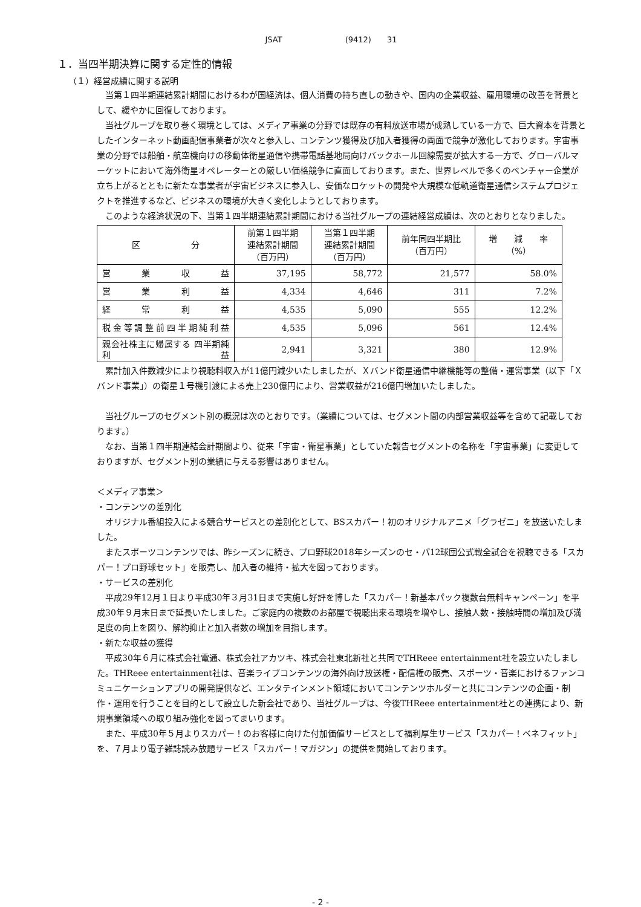JSAT　　　　　　　　(9412)　　31
１．当四半期決算に関する定性的情報
（１）経営成績に関する説明
当第１四半期連結累計期間におけるわが国経済は、個人消費の持ち直しの動きや、国内の企業収益、雇用環境の改善を背景として、緩やかに回復しております。
当社グループを取り巻く環境としては、メディア事業の分野では既存の有料放送市場が成熟している一方で、巨大資本を背景としたインターネット動画配信事業者が次々と参入し、コンテンツ獲得及び加入者獲得の両面で競争が激化しております。宇宙事業の分野では船舶・航空機向けの移動体衛星通信や携帯電話基地局向けバックホール回線需要が拡大する一方で、グローバルマーケットにおいて海外衛星オペレーターとの厳しい価格競争に直面しております。また、世界レベルで多くのベンチャー企業が立ち上がるとともに新たな事業者が宇宙ビジネスに参入し、安価なロケットの開発や大規模な低軌道衛星通信システムプロジェクトを推進するなど、ビジネスの環境が大きく変化しようとしております。
このような経済状況の下、当第１四半期連結累計期間における当社グループの連結経営成績は、次のとおりとなりました。
| 区 分 | 前第１四半期 連結累計期間 （百万円） | 当第１四半期 連結累計期間 （百万円） | 前年同四半期比 （百万円） | 増 減 率 （%） |
| --- | --- | --- | --- | --- |
| 営業収益 | 37,195 | 58,772 | 21,577 | 58.0% |
| 営業利益 | 4,334 | 4,646 | 311 | 7.2% |
| 経常利益 | 4,535 | 5,090 | 555 | 12.2% |
| 税金等調整前四半期純利益 | 4,535 | 5,096 | 561 | 12.4% |
| 親会社株主に帰属する 四半期純利益 | 2,941 | 3,321 | 380 | 12.9% |
累計加入件数減少により視聴料収入が11億円減少いたしましたが、Ｘバンド衛星通信中継機能等の整備・運営事業（以下「Ｘバンド事業」）の衛星１号機引渡による売上230億円により、営業収益が216億円増加いたしました。
当社グループのセグメント別の概況は次のとおりです。（業績については、セグメント間の内部営業収益等を含めて記載しております。）
なお、当第１四半期連結会計期間より、従来「宇宙・衛星事業」としていた報告セグメントの名称を「宇宙事業」に変更しておりますが、セグメント別の業績に与える影響はありません。
＜メディア事業＞
・コンテンツの差別化
オリジナル番組投入による競合サービスとの差別化として、BSスカパー！初のオリジナルアニメ「グラゼニ」を放送いたしました。
またスポーツコンテンツでは、昨シーズンに続き、プロ野球2018年シーズンのセ・パ12球団公式戦全試合を視聴できる「スカパー！プロ野球セット」を販売し、加入者の維持・拡大を図っております。
・サービスの差別化
平成29年12月１日より平成30年３月31日まで実施し好評を博した「スカパー！新基本パック複数台無料キャンペーン」を平成30年９月末日まで延長いたしました。ご家庭内の複数のお部屋で視聴出来る環境を増やし、接触人数・接触時間の増加及び満足度の向上を図り、解約抑止と加入者数の増加を目指します。
・新たな収益の獲得
平成30年６月に株式会社電通、株式会社アカツキ、株式会社東北新社と共同でTHReee entertainment社を設立いたしました。THReee entertainment社は、音楽ライブコンテンツの海外向け放送権・配信権の販売、スポーツ・音楽におけるファンコミュニケーションアプリの開発提供など、エンタテインメント領域においてコンテンツホルダーと共にコンテンツの企画・制作・運用を行うことを目的として設立した新会社であり、当社グループは、今後THReee entertainment社との連携により、新規事業領域への取り組み強化を図ってまいります。
また、平成30年５月よりスカパー！のお客様に向けた付加価値サービスとして福利厚生サービス「スカパー！ベネフィット」を、７月より電子雑誌読み放題サービス「スカパー！マガジン」の提供を開始しております。
- 2 -